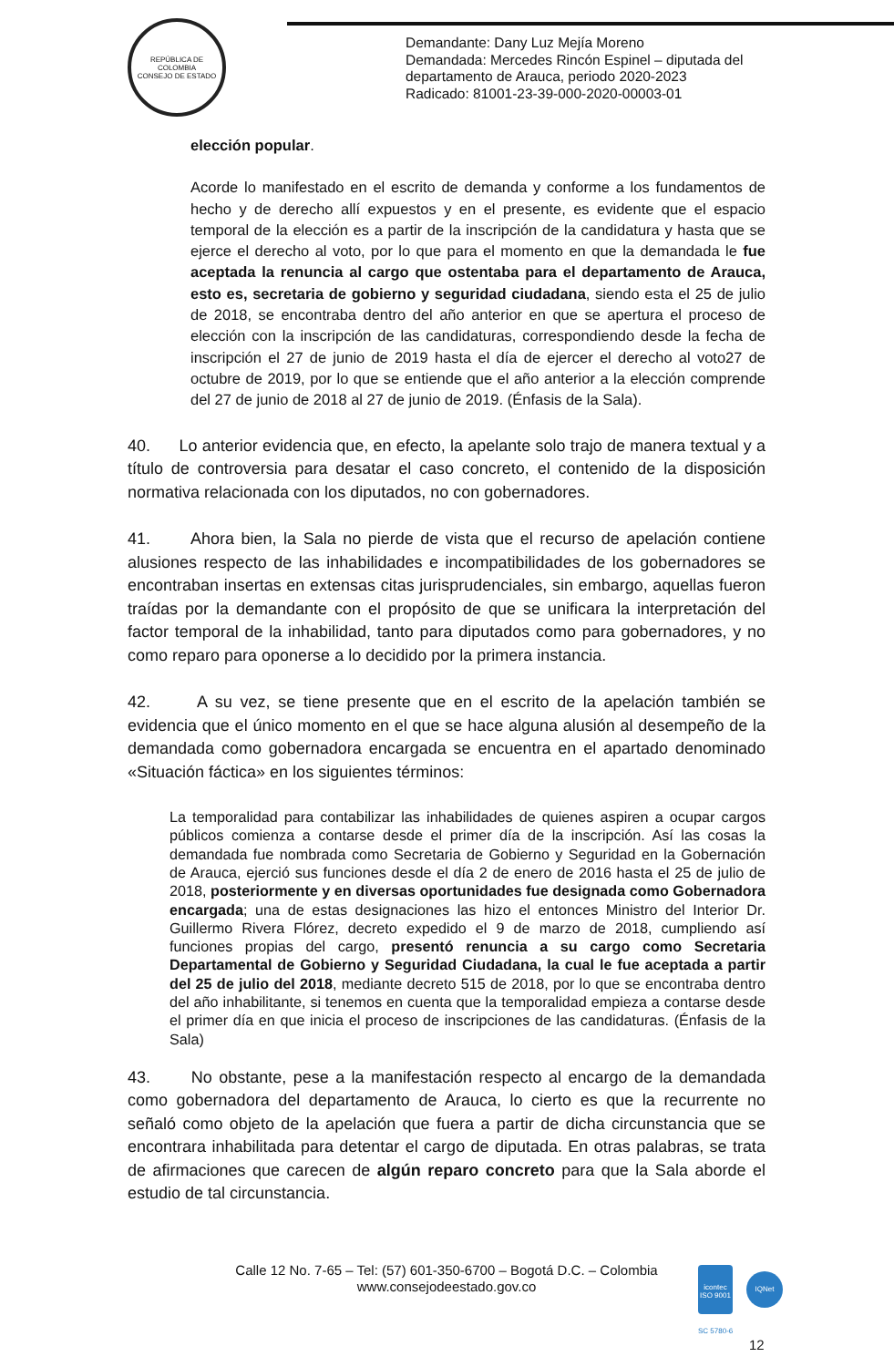REPÚBLICA DE COLOMBIA
CONSEJO DE ESTADO
Demandante: Dany Luz Mejía Moreno
Demandada: Mercedes Rincón Espinel – diputada del
departamento de Arauca, periodo 2020-2023
Radicado: 81001-23-39-000-2020-00003-01
elección popular.
Acorde lo manifestado en el escrito de demanda y conforme a los fundamentos de hecho y de derecho allí expuestos y en el presente, es evidente que el espacio temporal de la elección es a partir de la inscripción de la candidatura y hasta que se ejerce el derecho al voto, por lo que para el momento en que la demandada le fue aceptada la renuncia al cargo que ostentaba para el departamento de Arauca, esto es, secretaria de gobierno y seguridad ciudadana, siendo esta el 25 de julio de 2018, se encontraba dentro del año anterior en que se apertura el proceso de elección con la inscripción de las candidaturas, correspondiendo desde la fecha de inscripción el 27 de junio de 2019 hasta el día de ejercer el derecho al voto27 de octubre de 2019, por lo que se entiende que el año anterior a la elección comprende del 27 de junio de 2018 al 27 de junio de 2019. (Énfasis de la Sala).
40. Lo anterior evidencia que, en efecto, la apelante solo trajo de manera textual y a título de controversia para desatar el caso concreto, el contenido de la disposición normativa relacionada con los diputados, no con gobernadores.
41. Ahora bien, la Sala no pierde de vista que el recurso de apelación contiene alusiones respecto de las inhabilidades e incompatibilidades de los gobernadores se encontraban insertas en extensas citas jurisprudenciales, sin embargo, aquellas fueron traídas por la demandante con el propósito de que se unificara la interpretación del factor temporal de la inhabilidad, tanto para diputados como para gobernadores, y no como reparo para oponerse a lo decidido por la primera instancia.
42. A su vez, se tiene presente que en el escrito de la apelación también se evidencia que el único momento en el que se hace alguna alusión al desempeño de la demandada como gobernadora encargada se encuentra en el apartado denominado «Situación fáctica» en los siguientes términos:
La temporalidad para contabilizar las inhabilidades de quienes aspiren a ocupar cargos públicos comienza a contarse desde el primer día de la inscripción. Así las cosas la demandada fue nombrada como Secretaria de Gobierno y Seguridad en la Gobernación de Arauca, ejerció sus funciones desde el día 2 de enero de 2016 hasta el 25 de julio de 2018, posteriormente y en diversas oportunidades fue designada como Gobernadora encargada; una de estas designaciones las hizo el entonces Ministro del Interior Dr. Guillermo Rivera Flórez, decreto expedido el 9 de marzo de 2018, cumpliendo así funciones propias del cargo, presentó renuncia a su cargo como Secretaria Departamental de Gobierno y Seguridad Ciudadana, la cual le fue aceptada a partir del 25 de julio del 2018, mediante decreto 515 de 2018, por lo que se encontraba dentro del año inhabilitante, si tenemos en cuenta que la temporalidad empieza a contarse desde el primer día en que inicia el proceso de inscripciones de las candidaturas. (Énfasis de la Sala)
43. No obstante, pese a la manifestación respecto al encargo de la demandada como gobernadora del departamento de Arauca, lo cierto es que la recurrente no señaló como objeto de la apelación que fuera a partir de dicha circunstancia que se encontrara inhabilitada para detentar el cargo de diputada. En otras palabras, se trata de afirmaciones que carecen de algún reparo concreto para que la Sala aborde el estudio de tal circunstancia.
Calle 12 No. 7-65 – Tel: (57) 601-350-6700 – Bogotá D.C. – Colombia
www.consejodeestado.gov.co
icontec
ISO 9001
IQNet
SC 5780-6
12